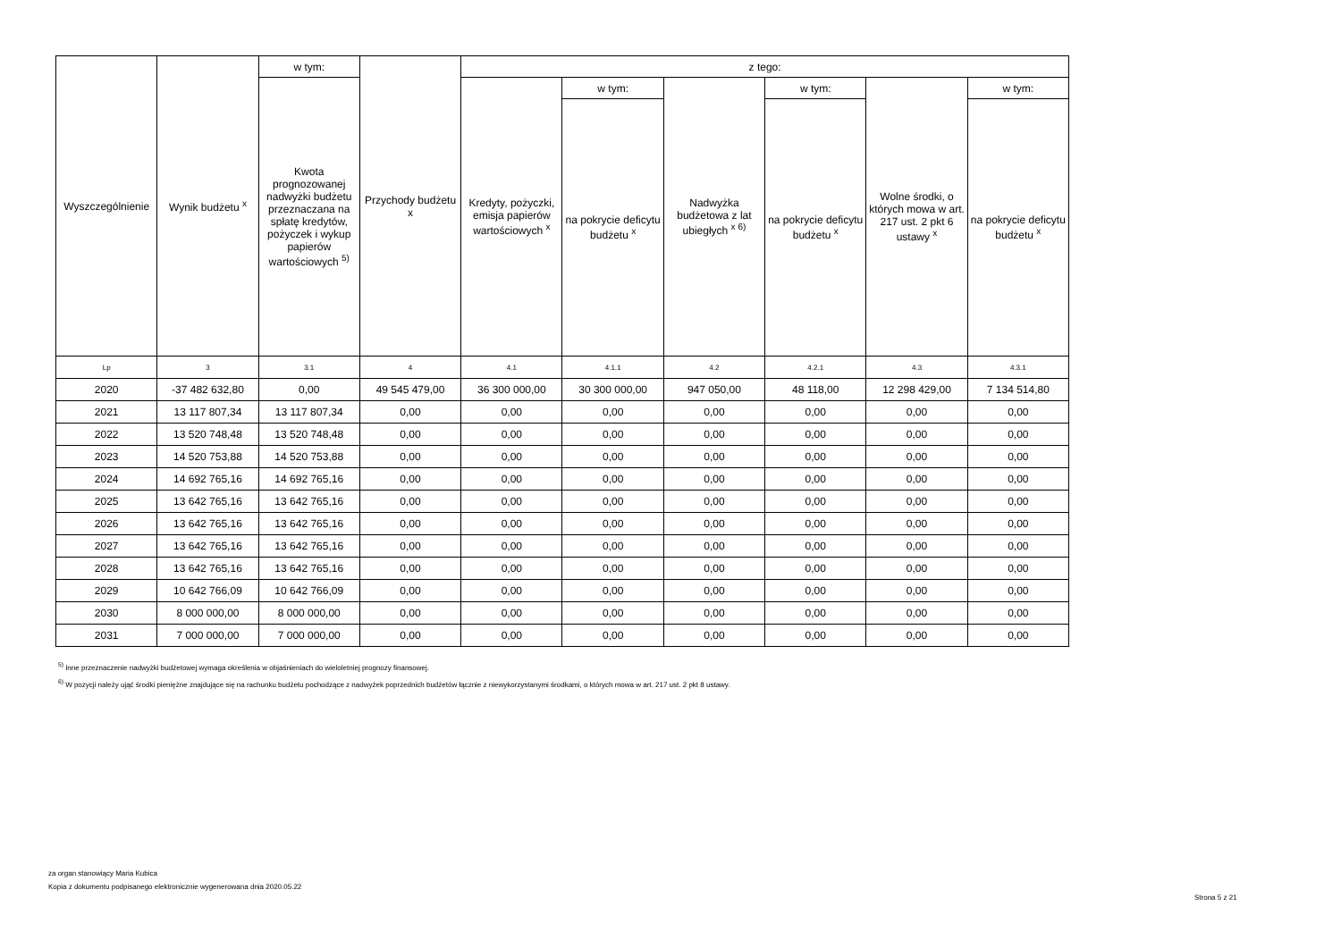| Wyszczególnienie | Wynik budżetu <sup>x</sup> | w tym: | Przychody budżetu x | z tego: | | | | | |
| --- | --- | --- | --- | --- | --- | --- | --- | --- | --- |
| | | Kwota prognozowanej nadwyżki budżetu przeznaczana na spłatę kredytów, pożyczek i wykup papierów wartościowych <sup>5)</sup> | | Kredyty, pożyczki, emisja papierów wartościowych <sup>x</sup> | w tym: | Nadwyżka budżetowa z lat ubiegłych <sup>x 6)</sup> | w tym: | Wolne środki, o których mowa w art. 217 ust. 2 pkt 6 ustawy <sup>x</sup> | w tym: |
| | | | | | na pokrycie deficytu budżetu <sup>x</sup> | | na pokrycie deficytu budżetu <sup>x</sup> | | na pokrycie deficytu budżetu <sup>x</sup> |
| Lp | 3 | 3.1 | 4 | 4.1 | 4.1.1 | 4.2 | 4.2.1 | 4.3 | 4.3.1 |
| 2020 | -37 482 632,80 | 0,00 | 49 545 479,00 | 36 300 000,00 | 30 300 000,00 | 947 050,00 | 48 118,00 | 12 298 429,00 | 7 134 514,80 |
| 2021 | 13 117 807,34 | 13 117 807,34 | 0,00 | 0,00 | 0,00 | 0,00 | 0,00 | 0,00 | 0,00 |
| 2022 | 13 520 748,48 | 13 520 748,48 | 0,00 | 0,00 | 0,00 | 0,00 | 0,00 | 0,00 | 0,00 |
| 2023 | 14 520 753,88 | 14 520 753,88 | 0,00 | 0,00 | 0,00 | 0,00 | 0,00 | 0,00 | 0,00 |
| 2024 | 14 692 765,16 | 14 692 765,16 | 0,00 | 0,00 | 0,00 | 0,00 | 0,00 | 0,00 | 0,00 |
| 2025 | 13 642 765,16 | 13 642 765,16 | 0,00 | 0,00 | 0,00 | 0,00 | 0,00 | 0,00 | 0,00 |
| 2026 | 13 642 765,16 | 13 642 765,16 | 0,00 | 0,00 | 0,00 | 0,00 | 0,00 | 0,00 | 0,00 |
| 2027 | 13 642 765,16 | 13 642 765,16 | 0,00 | 0,00 | 0,00 | 0,00 | 0,00 | 0,00 | 0,00 |
| 2028 | 13 642 765,16 | 13 642 765,16 | 0,00 | 0,00 | 0,00 | 0,00 | 0,00 | 0,00 | 0,00 |
| 2029 | 10 642 766,09 | 10 642 766,09 | 0,00 | 0,00 | 0,00 | 0,00 | 0,00 | 0,00 | 0,00 |
| 2030 | 8 000 000,00 | 8 000 000,00 | 0,00 | 0,00 | 0,00 | 0,00 | 0,00 | 0,00 | 0,00 |
| 2031 | 7 000 000,00 | 7 000 000,00 | 0,00 | 0,00 | 0,00 | 0,00 | 0,00 | 0,00 | 0,00 |
<sup>5)</sup> Inne przeznaczenie nadwyżki budżetowej wymaga określenia w objaśnieniach do wieloletniej prognozy finansowej.
<sup>6)</sup> W pozycji należy ująć środki pieniężne znajdujące się na rachunku budżetu pochodzące z nadwyżek poprzednich budżetów łącznie z niewykorzystanymi środkami, o których mowa w art. 217 ust. 2 pkt 8 ustawy.
za organ stanowiący Maria Kubica
Kopia z dokumentu podpisanego elektronicznie wygenerowana dnia 2020.05.22
Strona 5 z 21